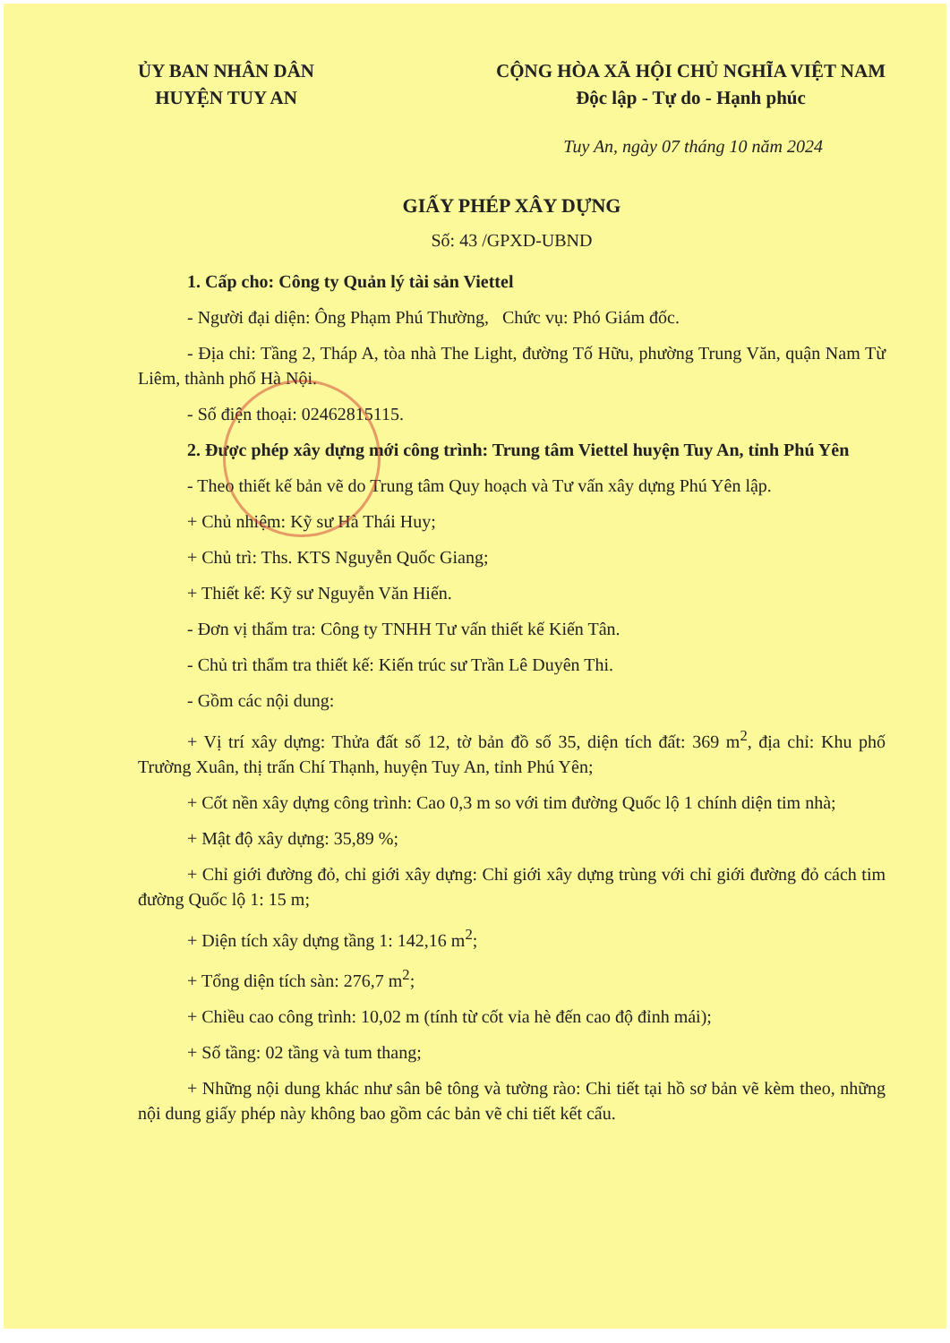ỦY BAN NHÂN DÂN
HUYỆN TUY AN
CỘNG HÒA XÃ HỘI CHỦ NGHĨA VIỆT NAM
Độc lập - Tự do - Hạnh phúc
Tuy An, ngày 07 tháng 10 năm 2024
GIẤY PHÉP XÂY DỰNG
Số: 43 /GPXD-UBND
1. Cấp cho: Công ty Quản lý tài sản Viettel
- Người đại diện: Ông Phạm Phú Thường, Chức vụ: Phó Giám đốc.
- Địa chỉ: Tầng 2, Tháp A, tòa nhà The Light, đường Tố Hữu, phường Trung Văn, quận Nam Từ Liêm, thành phố Hà Nội.
- Số điện thoại: 02462815115.
2. Được phép xây dựng mới công trình: Trung tâm Viettel huyện Tuy An, tỉnh Phú Yên
- Theo thiết kế bản vẽ do Trung tâm Quy hoạch và Tư vấn xây dựng Phú Yên lập.
+ Chủ nhiệm: Kỹ sư Hà Thái Huy;
+ Chủ trì: Ths. KTS Nguyễn Quốc Giang;
+ Thiết kế: Kỹ sư Nguyễn Văn Hiến.
- Đơn vị thẩm tra: Công ty TNHH Tư vấn thiết kế Kiến Tân.
- Chủ trì thẩm tra thiết kế: Kiến trúc sư Trần Lê Duyên Thi.
- Gồm các nội dung:
+ Vị trí xây dựng: Thửa đất số 12, tờ bản đồ số 35, diện tích đất: 369 m<sup>2</sup>, địa chỉ: Khu phố Trường Xuân, thị trấn Chí Thạnh, huyện Tuy An, tỉnh Phú Yên;
+ Cốt nền xây dựng công trình: Cao 0,3 m so với tim đường Quốc lộ 1 chính diện tim nhà;
+ Mật độ xây dựng: 35,89 %;
+ Chỉ giới đường đỏ, chỉ giới xây dựng: Chỉ giới xây dựng trùng với chỉ giới đường đỏ cách tim đường Quốc lộ 1: 15 m;
+ Diện tích xây dựng tầng 1: 142,16 m<sup>2</sup>;
+ Tổng diện tích sàn: 276,7 m<sup>2</sup>;
+ Chiều cao công trình: 10,02 m (tính từ cốt vỉa hè đến cao độ đỉnh mái);
+ Số tầng: 02 tầng và tum thang;
+ Những nội dung khác như sân bê tông và tường rào: Chi tiết tại hồ sơ bản vẽ kèm theo, những nội dung giấy phép này không bao gồm các bản vẽ chi tiết kết cấu.